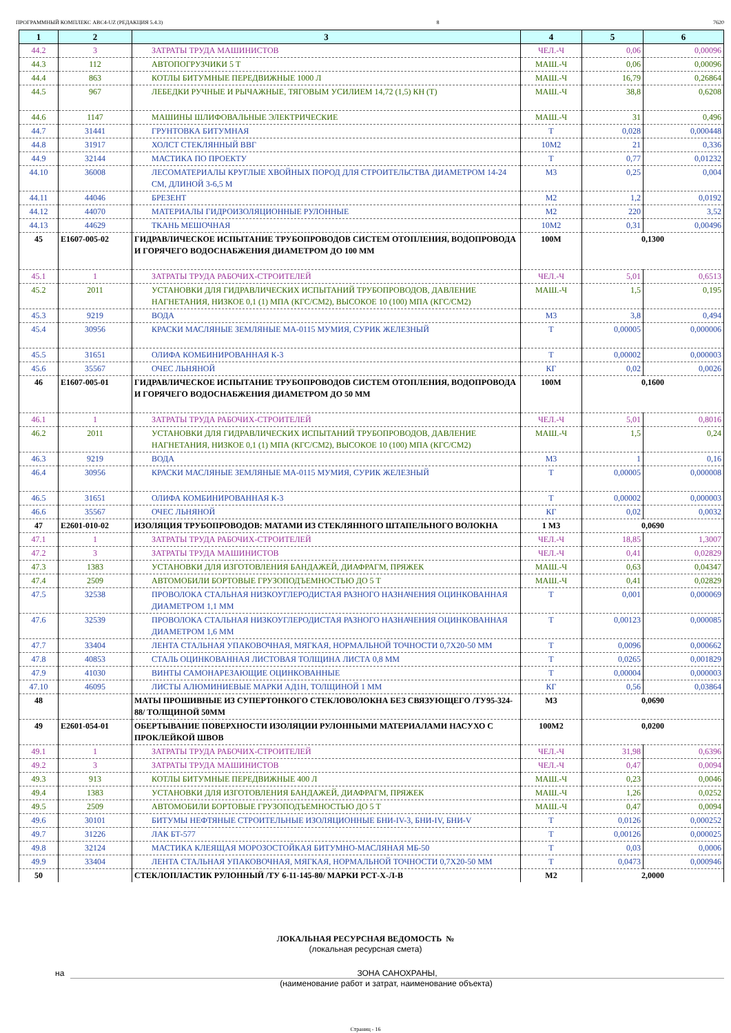ПРОГРАММНЫЙ КОМПЛЕКС АВС4-UZ (РЕДАКЦИЯ 5.4.3) 8 7620
| 1 | 2 | 3 | 4 | 5 | 6 |
| --- | --- | --- | --- | --- | --- |
| 44.2 | 3 | ЗАТРАТЫ ТРУДА МАШИНИСТОВ | ЧЕЛ.-Ч | 0,06 | 0,00096 |
| 44.3 | 112 | АВТОПОГРУЗЧИКИ 5 Т | МАШ.-Ч | 0,06 | 0,00096 |
| 44.4 | 863 | КОТЛЫ БИТУМНЫЕ ПЕРЕДВИЖНЫЕ 1000 Л | МАШ.-Ч | 16,79 | 0,26864 |
| 44.5 | 967 | ЛЕБЕДКИ РУЧНЫЕ И РЫЧАЖНЫЕ, ТЯГОВЫМ УСИЛИЕМ 14,72 (1,5) КН (Т) | МАШ.-Ч | 38,8 | 0,6208 |
| 44.6 | 1147 | МАШИНЫ ШЛИФОВАЛЬНЫЕ ЭЛЕКТРИЧЕСКИЕ | МАШ.-Ч | 31 | 0,496 |
| 44.7 | 31441 | ГРУНТОВКА БИТУМНАЯ | Т | 0,028 | 0,000448 |
| 44.8 | 31917 | ХОЛСТ СТЕКЛЯННЫЙ ВВГ | 10М2 | 21 | 0,336 |
| 44.9 | 32144 | МАСТИКА ПО ПРОЕКТУ | Т | 0,77 | 0,01232 |
| 44.10 | 36008 | ЛЕСОМАТЕРИАЛЫ КРУГЛЫЕ ХВОЙНЫХ ПОРОД ДЛЯ СТРОИТЕЛЬСТВА ДИАМЕТРОМ 14-24 СМ, ДЛИНОЙ 3-6,5 М | М3 | 0,25 | 0,004 |
| 44.11 | 44046 | БРЕЗЕНТ | М2 | 1,2 | 0,0192 |
| 44.12 | 44070 | МАТЕРИАЛЫ ГИДРОИЗОЛЯЦИОННЫЕ РУЛОННЫЕ | М2 | 220 | 3,52 |
| 44.13 | 44629 | ТКАНЬ МЕШОЧНАЯ | 10М2 | 0,31 | 0,00496 |
| 45 | Е1607-005-02 | ГИДРАВЛИЧЕСКОЕ ИСПЫТАНИЕ ТРУБОПРОВОДОВ СИСТЕМ ОТОПЛЕНИЯ, ВОДОПРОВОДА И ГОРЯЧЕГО ВОДОСНАБЖЕНИЯ ДИАМЕТРОМ ДО 100 ММ | 100М | 0,1300 | |
| 45.1 | 1 | ЗАТРАТЫ ТРУДА РАБОЧИХ-СТРОИТЕЛЕЙ | ЧЕЛ.-Ч | 5,01 | 0,6513 |
| 45.2 | 2011 | УСТАНОВКИ ДЛЯ ГИДРАВЛИЧЕСКИХ ИСПЫТАНИЙ ТРУБОПРОВОДОВ, ДАВЛЕНИЕ НАГНЕТАНИЯ, НИЗКОЕ 0,1 (1) МПА (КГС/СМ2), ВЫСОКОЕ 10 (100) МПА (КГС/СМ2) | МАШ.-Ч | 1,5 | 0,195 |
| 45.3 | 9219 | ВОДА | М3 | 3,8 | 0,494 |
| 45.4 | 30956 | КРАСКИ МАСЛЯНЫЕ ЗЕМЛЯНЫЕ МА-0115 МУМИЯ, СУРИК ЖЕЛЕЗНЫЙ | Т | 0,00005 | 0,000006 |
| 45.5 | 31651 | ОЛИФА КОМБИНИРОВАННАЯ К-3 | Т | 0,00002 | 0,000003 |
| 45.6 | 35567 | ОЧЕС ЛЬНЯНОЙ | КГ | 0,02 | 0,0026 |
| 46 | Е1607-005-01 | ГИДРАВЛИЧЕСКОЕ ИСПЫТАНИЕ ТРУБОПРОВОДОВ СИСТЕМ ОТОПЛЕНИЯ, ВОДОПРОВОДА И ГОРЯЧЕГО ВОДОСНАБЖЕНИЯ ДИАМЕТРОМ ДО 50 ММ | 100М | 0,1600 | |
| 46.1 | 1 | ЗАТРАТЫ ТРУДА РАБОЧИХ-СТРОИТЕЛЕЙ | ЧЕЛ.-Ч | 5,01 | 0,8016 |
| 46.2 | 2011 | УСТАНОВКИ ДЛЯ ГИДРАВЛИЧЕСКИХ ИСПЫТАНИЙ ТРУБОПРОВОДОВ, ДАВЛЕНИЕ НАГНЕТАНИЯ, НИЗКОЕ 0,1 (1) МПА (КГС/СМ2), ВЫСОКОЕ 10 (100) МПА (КГС/СМ2) | МАШ.-Ч | 1,5 | 0,24 |
| 46.3 | 9219 | ВОДА | М3 | 1 | 0,16 |
| 46.4 | 30956 | КРАСКИ МАСЛЯНЫЕ ЗЕМЛЯНЫЕ МА-0115 МУМИЯ, СУРИК ЖЕЛЕЗНЫЙ | Т | 0,00005 | 0,000008 |
| 46.5 | 31651 | ОЛИФА КОМБИНИРОВАННАЯ К-3 | Т | 0,00002 | 0,000003 |
| 46.6 | 35567 | ОЧЕС ЛЬНЯНОЙ | КГ | 0,02 | 0,0032 |
| 47 | Е2601-010-02 | ИЗОЛЯЦИЯ ТРУБОПРОВОДОВ: МАТАМИ ИЗ СТЕКЛЯННОГО ШТАПЕЛЬНОГО ВОЛОКНА | 1 М3 | 0,0690 | |
| 47.1 | 1 | ЗАТРАТЫ ТРУДА РАБОЧИХ-СТРОИТЕЛЕЙ | ЧЕЛ.-Ч | 18,85 | 1,3007 |
| 47.2 | 3 | ЗАТРАТЫ ТРУДА МАШИНИСТОВ | ЧЕЛ.-Ч | 0,41 | 0,02829 |
| 47.3 | 1383 | УСТАНОВКИ ДЛЯ ИЗГОТОВЛЕНИЯ БАНДАЖЕЙ, ДИАФРАГМ, ПРЯЖЕК | МАШ.-Ч | 0,63 | 0,04347 |
| 47.4 | 2509 | АВТОМОБИЛИ БОРТОВЫЕ ГРУЗОПОДЪЕМНОСТЬЮ ДО 5 Т | МАШ.-Ч | 0,41 | 0,02829 |
| 47.5 | 32538 | ПРОВОЛОКА СТАЛЬНАЯ НИЗКОУГЛЕРОДИСТАЯ РАЗНОГО НАЗНАЧЕНИЯ ОЦИНКОВАННАЯ ДИАМЕТРОМ 1,1 ММ | Т | 0,001 | 0,000069 |
| 47.6 | 32539 | ПРОВОЛОКА СТАЛЬНАЯ НИЗКОУГЛЕРОДИСТАЯ РАЗНОГО НАЗНАЧЕНИЯ ОЦИНКОВАННАЯ ДИАМЕТРОМ 1,6 ММ | Т | 0,00123 | 0,000085 |
| 47.7 | 33404 | ЛЕНТА СТАЛЬНАЯ УПАКОВОЧНАЯ, МЯГКАЯ, НОРМАЛЬНОЙ ТОЧНОСТИ 0,7Х20-50 ММ | Т | 0,0096 | 0,000662 |
| 47.8 | 40853 | СТАЛЬ ОЦИНКОВАННАЯ ЛИСТОВАЯ ТОЛЩИНА ЛИСТА 0,8 ММ | Т | 0,0265 | 0,001829 |
| 47.9 | 41030 | ВИНТЫ САМОНАРЕЗАЮЩИЕ ОЦИНКОВАННЫЕ | Т | 0,00004 | 0,000003 |
| 47.10 | 46095 | ЛИСТЫ АЛЮМИНИЕВЫЕ МАРКИ АД1Н, ТОЛЩИНОЙ 1 ММ | КГ | 0,56 | 0,03864 |
| 48 | | МАТЫ ПРОШИВНЫЕ ИЗ СУПЕРТОНКОГО СТЕКЛОВОЛОКНА БЕЗ СВЯЗУЮЩЕГО /ТУ95-324-88/ ТОЛЩИНОЙ 50ММ | М3 | 0,0690 | |
| 49 | Е2601-054-01 | ОБЕРТЫВАНИЕ ПОВЕРХНОСТИ ИЗОЛЯЦИИ РУЛОННЫМИ МАТЕРИАЛАМИ НАСУХО С ПРОКЛЕЙКОЙ ШВОВ | 100М2 | 0,0200 | |
| 49.1 | 1 | ЗАТРАТЫ ТРУДА РАБОЧИХ-СТРОИТЕЛЕЙ | ЧЕЛ.-Ч | 31,98 | 0,6396 |
| 49.2 | 3 | ЗАТРАТЫ ТРУДА МАШИНИСТОВ | ЧЕЛ.-Ч | 0,47 | 0,0094 |
| 49.3 | 913 | КОТЛЫ БИТУМНЫЕ ПЕРЕДВИЖНЫЕ 400 Л | МАШ.-Ч | 0,23 | 0,0046 |
| 49.4 | 1383 | УСТАНОВКИ ДЛЯ ИЗГОТОВЛЕНИЯ БАНДАЖЕЙ, ДИАФРАГМ, ПРЯЖЕК | МАШ.-Ч | 1,26 | 0,0252 |
| 49.5 | 2509 | АВТОМОБИЛИ БОРТОВЫЕ ГРУЗОПОДЪЕМНОСТЬЮ ДО 5 Т | МАШ.-Ч | 0,47 | 0,0094 |
| 49.6 | 30101 | БИТУМЫ НЕФТЯНЫЕ СТРОИТЕЛЬНЫЕ ИЗОЛЯЦИОННЫЕ БНИ-IV-3, БНИ-IV, БНИ-V | Т | 0,0126 | 0,000252 |
| 49.7 | 31226 | ЛАК БТ-577 | Т | 0,00126 | 0,000025 |
| 49.8 | 32124 | МАСТИКА КЛЕЯЩАЯ МОРОЗОСТОЙКАЯ БИТУМНО-МАСЛЯНАЯ МБ-50 | Т | 0,03 | 0,0006 |
| 49.9 | 33404 | ЛЕНТА СТАЛЬНАЯ УПАКОВОЧНАЯ, МЯГКАЯ, НОРМАЛЬНОЙ ТОЧНОСТИ 0,7Х20-50 ММ | Т | 0,0473 | 0,000946 |
| 50 | | СТЕКЛОПЛАСТИК РУЛОННЫЙ /ТУ 6-11-145-80/ МАРКИ РСТ-Х-Л-В | М2 | 2,0000 | |
ЛОКАЛЬНАЯ РЕСУРСНАЯ ВЕДОМОСТЬ №
(локальная ресурсная смета)
на ЗОНА САНОХРАНЫ,
(наименование работ и затрат, наименование объекта)
Страниц - 16